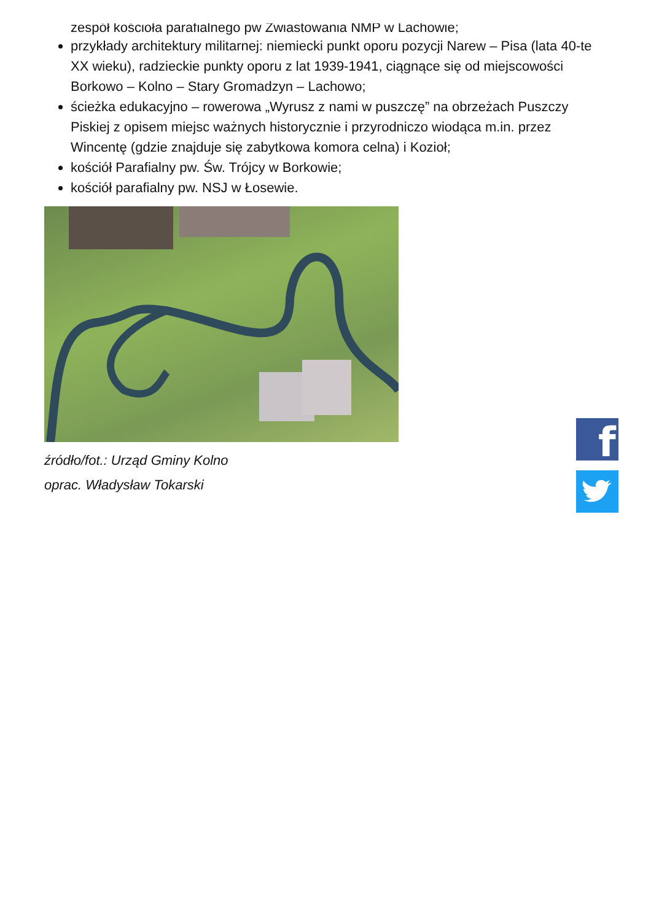zespół kościoła parafialnego pw Zwiastowania NMP w Lachowie;
przykłady architektury militarnej: niemiecki punkt oporu pozycji Narew – Pisa (lata 40-te XX wieku), radzieckie punkty oporu z lat 1939-1941, ciągnące się od miejscowości Borkowo – Kolno – Stary Gromadzyn – Lachowo;
ścieżka edukacyjno – rowerowa „Wyrusz z nami w puszczę” na obrzeżach Puszczy Piskiej z opisem miejsc ważnych historycznie i przyrodniczo wiodąca m.in. przez Wincentę (gdzie znajduje się zabytkowa komora celna) i Kozioł;
kościół Parafialny pw. Św. Trójcy w Borkowie;
kościół parafialny pw. NSJ w Łosewie.
źródło/fot.: Urząd Gminy Kolno
oprac. Władysław Tokarski
f